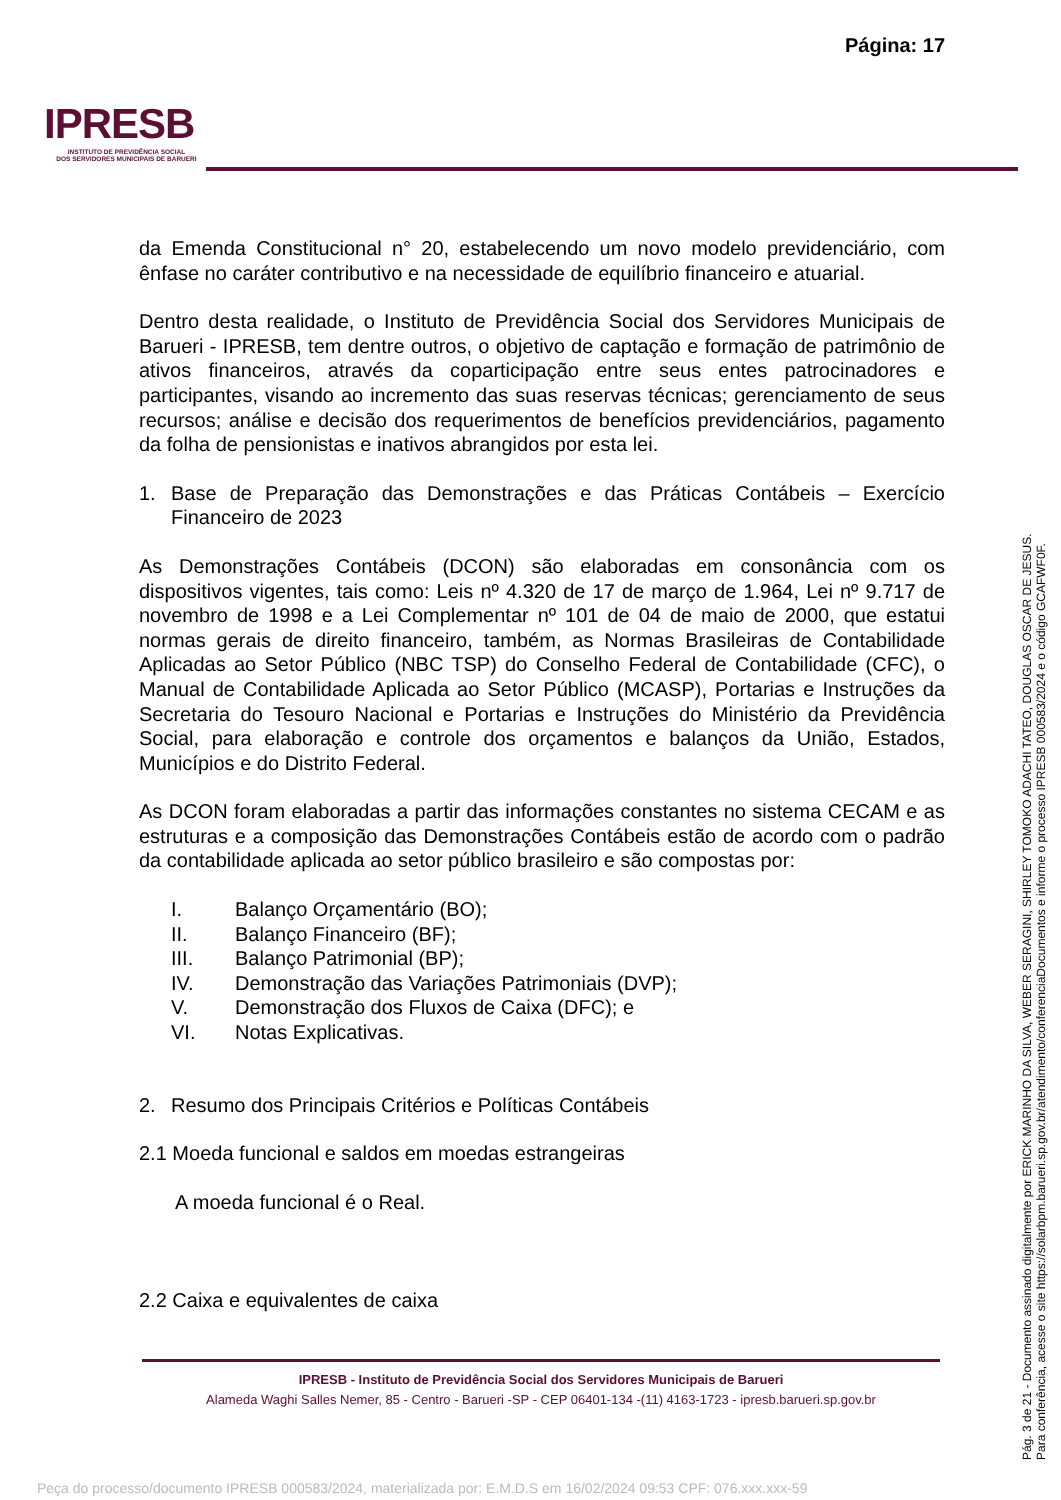Página: 17
IPRESB
INSTITUTO DE PREVIDÊNCIA SOCIAL
DOS SERVIDORES MUNICIPAIS DE BARUERI
da Emenda Constitucional n° 20, estabelecendo um novo modelo previdenciário, com ênfase no caráter contributivo e na necessidade de equilíbrio financeiro e atuarial.
Dentro desta realidade, o Instituto de Previdência Social dos Servidores Municipais de Barueri - IPRESB, tem dentre outros, o objetivo de captação e formação de patrimônio de ativos financeiros, através da coparticipação entre seus entes patrocinadores e participantes, visando ao incremento das suas reservas técnicas; gerenciamento de seus recursos; análise e decisão dos requerimentos de benefícios previdenciários, pagamento da folha de pensionistas e inativos abrangidos por esta lei.
1. Base de Preparação das Demonstrações e das Práticas Contábeis – Exercício Financeiro de 2023
As Demonstrações Contábeis (DCON) são elaboradas em consonância com os dispositivos vigentes, tais como: Leis nº 4.320 de 17 de março de 1.964, Lei nº 9.717 de novembro de 1998 e a Lei Complementar nº 101 de 04 de maio de 2000, que estatui normas gerais de direito financeiro, também, as Normas Brasileiras de Contabilidade Aplicadas ao Setor Público (NBC TSP) do Conselho Federal de Contabilidade (CFC), o Manual de Contabilidade Aplicada ao Setor Público (MCASP), Portarias e Instruções da Secretaria do Tesouro Nacional e Portarias e Instruções do Ministério da Previdência Social, para elaboração e controle dos orçamentos e balanços da União, Estados, Municípios e do Distrito Federal.
As DCON foram elaboradas a partir das informações constantes no sistema CECAM e as estruturas e a composição das Demonstrações Contábeis estão de acordo com o padrão da contabilidade aplicada ao setor público brasileiro e são compostas por:
I. Balanço Orçamentário (BO);
II. Balanço Financeiro (BF);
III. Balanço Patrimonial (BP);
IV. Demonstração das Variações Patrimoniais (DVP);
V. Demonstração dos Fluxos de Caixa (DFC); e
VI. Notas Explicativas.
2. Resumo dos Principais Critérios e Políticas Contábeis
2.1 Moeda funcional e saldos em moedas estrangeiras
A moeda funcional é o Real.
2.2 Caixa e equivalentes de caixa
IPRESB - Instituto de Previdência Social dos Servidores Municipais de Barueri
Alameda Waghi Salles Nemer, 85 - Centro - Barueri -SP - CEP 06401-134 -(11) 4163-1723 - ipresb.barueri.sp.gov.br
Pág. 3 de 21 - Documento assinado digitalmente por ERICK MARINHO DA SILVA, WEBER SERAGINI, SHIRLEY TOMOKO ADACHI TATEO, DOUGLAS OSCAR DE JESUS.
Para conferência, acesse o site https://solarbpm.barueri.sp.gov.br/atendimento/conferenciaDocumentos e informe o processo IPRESB 000583/2024 e o código GCAFWF0F.
Peça do processo/documento IPRESB 000583/2024, materializada por: E.M.D.S em 16/02/2024 09:53 CPF: 076.xxx.xxx-59